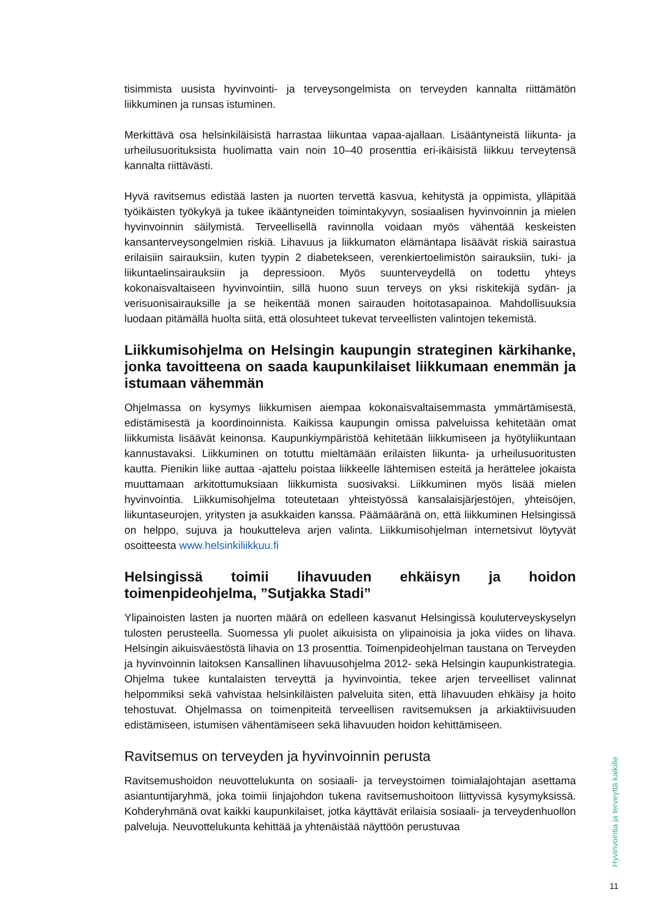tisimmista uusista hyvinvointi- ja terveysongelmista on terveyden kannalta riittämätön liikkuminen ja runsas istuminen.
Merkittävä osa helsinkiläisistä harrastaa liikuntaa vapaa-ajallaan. Lisääntyneistä liikunta- ja urheilusuorituksista huolimatta vain noin 10–40 prosenttia eri-ikäisistä liikkuu terveytensä kannalta riittävästi.
Hyvä ravitsemus edistää lasten ja nuorten tervettä kasvua, kehitystä ja oppimista, ylläpitää työikäisten työkykyä ja tukee ikääntyneiden toimintakyvyn, sosiaalisen hyvinvoinnin ja mielen hyvinvoinnin säilymistä. Terveellisellä ravinnolla voidaan myös vähentää keskeisten kansanterveysongelmien riskiä. Lihavuus ja liikkumaton elämäntapa lisäävät riskiä sairastua erilaisiin sairauksiin, kuten tyypin 2 diabetekseen, verenkiertoelimistön sairauksiin, tuki- ja liikuntaelinsairauksiin ja depressioon. Myös suunterveydellä on todettu yhteys kokonaisvaltaiseen hyvinvointiin, sillä huono suun terveys on yksi riskitekijä sydän- ja verisuonisairauksille ja se heikentää monen sairauden hoitotasapainoa. Mahdollisuuksia luodaan pitämällä huolta siitä, että olosuhteet tukevat terveellisten valintojen tekemistä.
Liikkumisohjelma on Helsingin kaupungin strateginen kärkihanke, jonka tavoitteena on saada kaupunkilaiset liikkumaan enemmän ja istumaan vähemmän
Ohjelmassa on kysymys liikkumisen aiempaa kokonaisvaltaisemmasta ymmärtämisestä, edistämisestä ja koordinoinnista. Kaikissa kaupungin omissa palveluissa kehitetään omat liikkumista lisäävät keinonsa. Kaupunkiympäristöä kehitetään liikkumiseen ja hyötyliikuntaan kannustavaksi. Liikkuminen on totuttu mieltämään erilaisten liikunta- ja urheilusuoritusten kautta. Pienikin liike auttaa -ajattelu poistaa liikkeelle lähtemisen esteitä ja herättelee jokaista muuttamaan arkitottumuksiaan liikkumista suosivaksi. Liikkuminen myös lisää mielen hyvinvointia. Liikkumisohjelma toteutetaan yhteistyössä kansalaisjärjestöjen, yhteisöjen, liikuntaseurojen, yritysten ja asukkaiden kanssa. Päämääränä on, että liikkuminen Helsingissä on helppo, sujuva ja houkutteleva arjen valinta. Liikkumisohjelman internetsivut löytyvät osoitteesta www.helsinkiliikkuu.fi
Helsingissä toimii lihavuuden ehkäisyn ja hoidon toimenpideohjelma, ”Sutjakka Stadi”
Ylipainoisten lasten ja nuorten määrä on edelleen kasvanut Helsingissä kouluterveyskyselyn tulosten perusteella. Suomessa yli puolet aikuisista on ylipainoisia ja joka viides on lihava. Helsingin aikuisväestöstä lihavia on 13 prosenttia. Toimenpideohjelman taustana on Terveyden ja hyvinvoinnin laitoksen Kansallinen lihavuusohjelma 2012- sekä Helsingin kaupunkistrategia. Ohjelma tukee kuntalaisten terveyttä ja hyvinvointia, tekee arjen terveelliset valinnat helpommiksi sekä vahvistaa helsinkiläisten palveluita siten, että lihavuuden ehkäisy ja hoito tehostuvat. Ohjelmassa on toimenpiteitä terveellisen ravitsemuksen ja arkiaktiivisuuden edistämiseen, istumisen vähentämiseen sekä lihavuuden hoidon kehittämiseen.
Ravitsemus on terveyden ja hyvinvoinnin perusta
Ravitsemushoidon neuvottelukunta on sosiaali- ja terveystoimen toimialajohtajan asettama asiantuntijaryhmä, joka toimii linjajohdon tukena ravitsemushoitoon liittyvissä kysymyksissä. Kohderyhmänä ovat kaikki kaupunkilaiset, jotka käyttävät erilaisia sosiaali- ja terveydenhuollon palveluja. Neuvottelukunta kehittää ja yhtenäistää näyttöön perustuvaa
Hyvinvointia ja terveyttä kaikille
11